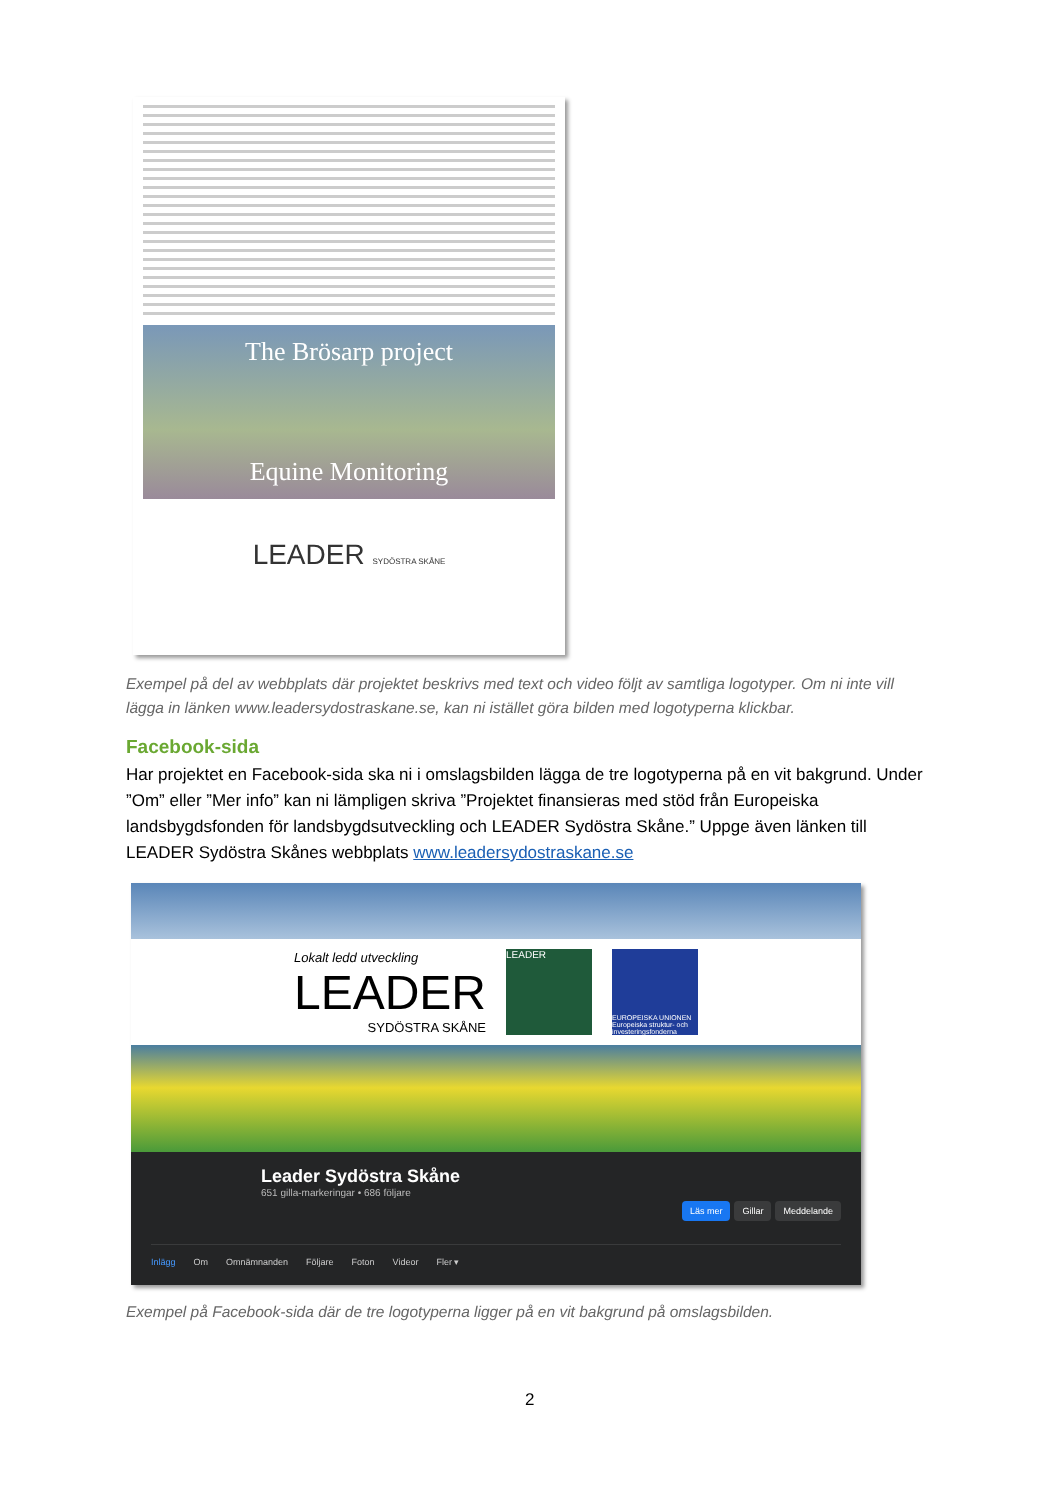The Brösarp project
Equine Monitoring
LEADER SYDÖSTRA SKÅNE
Exempel på del av webbplats där projektet beskrivs med text och video följt av samtliga logotyper. Om ni inte vill lägga in länken www.leadersydostraskane.se, kan ni istället göra bilden med logotyperna klickbar.
Facebook-sida
Har projektet en Facebook-sida ska ni i omslagsbilden lägga de tre logotyperna på en vit bakgrund. Under ”Om” eller ”Mer info” kan ni lämpligen skriva ”Projektet finansieras med stöd från Europeiska landsbygdsfonden för landsbygdsutveckling och LEADER Sydöstra Skåne.” Uppge även länken till LEADER Sydöstra Skånes webbplats www.leadersydostraskane.se
Lokalt ledd utveckling
LEADER
SYDÖSTRA SKÅNE
LEADER
EUROPEISKA UNIONEN Europeiska struktur- och investeringsfonderna
Leader Sydöstra Skåne
651 gilla-markeringar • 686 följare
Läs mer Gillar Meddelande
Inlägg Om Omnämnanden Följare Foton Videor Fler ▾
Exempel på Facebook-sida där de tre logotyperna ligger på en vit bakgrund på omslagsbilden.
2